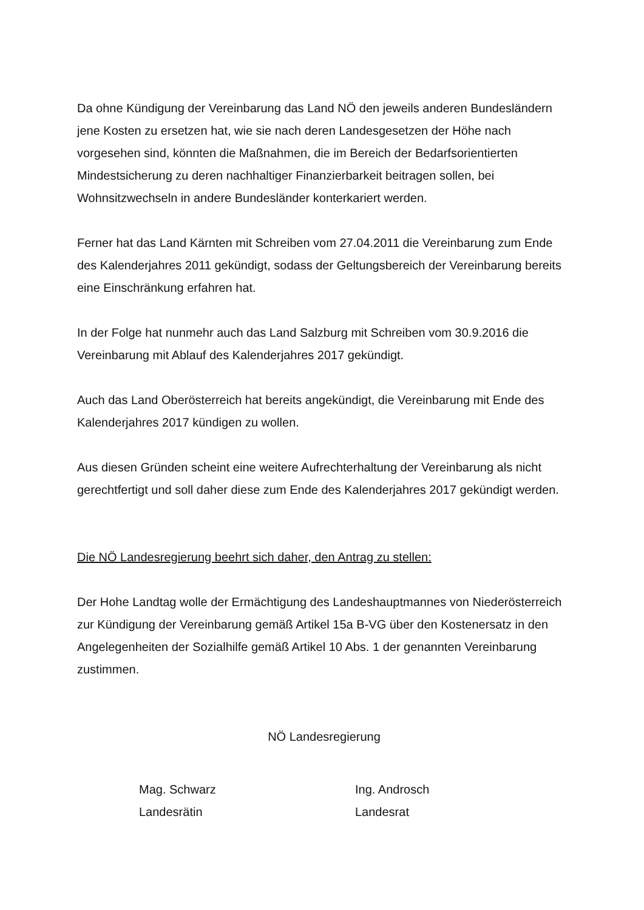Da ohne Kündigung der Vereinbarung das Land NÖ den jeweils anderen Bundesländern jene Kosten zu ersetzen hat, wie sie nach deren Landesgesetzen der Höhe nach vorgesehen sind, könnten die Maßnahmen, die im Bereich der Bedarfsorientierten Mindestsicherung zu deren nachhaltiger Finanzierbarkeit beitragen sollen, bei Wohnsitzwechseln in andere Bundesländer konterkariert werden.
Ferner hat das Land Kärnten mit Schreiben vom 27.04.2011 die Vereinbarung zum Ende des Kalenderjahres 2011 gekündigt, sodass der Geltungsbereich der Vereinbarung bereits eine Einschränkung erfahren hat.
In der Folge hat nunmehr auch das Land Salzburg mit Schreiben vom 30.9.2016 die Vereinbarung mit Ablauf des Kalenderjahres 2017 gekündigt.
Auch das Land Oberösterreich hat bereits angekündigt, die Vereinbarung mit Ende des Kalenderjahres 2017 kündigen zu wollen.
Aus diesen Gründen scheint eine weitere Aufrechterhaltung der Vereinbarung als nicht gerechtfertigt und soll daher diese zum Ende des Kalenderjahres 2017 gekündigt werden.
Die NÖ Landesregierung beehrt sich daher, den Antrag zu stellen:
Der Hohe Landtag wolle der Ermächtigung des Landeshauptmannes von Niederösterreich zur Kündigung der Vereinbarung gemäß Artikel 15a B-VG über den Kostenersatz in den Angelegenheiten der Sozialhilfe gemäß Artikel 10 Abs. 1 der genannten Vereinbarung zustimmen.
NÖ Landesregierung
Mag. Schwarz
Landesrätin
Ing. Androsch
Landesrat